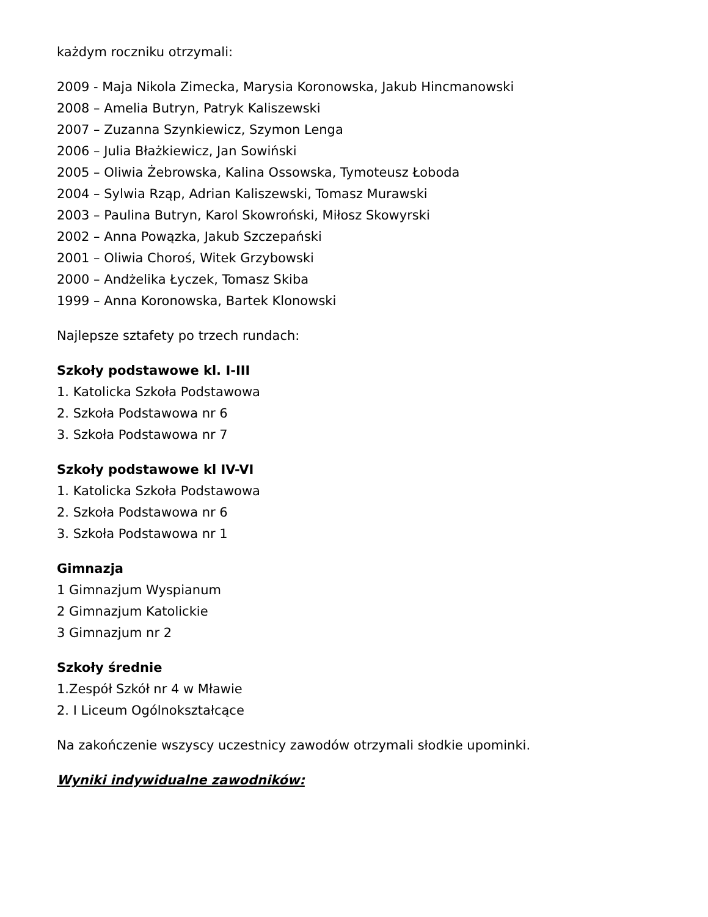każdym roczniku otrzymali:
2009 - Maja Nikola Zimecka, Marysia Koronowska, Jakub Hincmanowski
2008 – Amelia Butryn, Patryk Kaliszewski
2007 – Zuzanna Szynkiewicz, Szymon Lenga
2006 – Julia Błażkiewicz, Jan Sowiński
2005 – Oliwia Żebrowska, Kalina Ossowska, Tymoteusz Łoboda
2004 – Sylwia Rząp, Adrian Kaliszewski, Tomasz Murawski
2003 – Paulina Butryn, Karol Skowroński, Miłosz Skowyrski
2002 – Anna Powązka, Jakub Szczepański
2001 – Oliwia Choroś, Witek Grzybowski
2000 – Andżelika Łyczek, Tomasz Skiba
1999 – Anna Koronowska, Bartek Klonowski
Najlepsze sztafety po trzech rundach:
Szkoły podstawowe kl. I-III
1. Katolicka Szkoła Podstawowa
2. Szkoła Podstawowa nr 6
3. Szkoła Podstawowa nr 7
Szkoły podstawowe kl IV-VI
1. Katolicka Szkoła Podstawowa
2. Szkoła Podstawowa nr 6
3. Szkoła Podstawowa nr 1
Gimnazja
1 Gimnazjum Wyspianum
2 Gimnazjum Katolickie
3 Gimnazjum nr 2
Szkoły średnie
1.Zespół Szkół nr 4 w Mławie
2. I Liceum Ogólnokształcące
Na zakończenie wszyscy uczestnicy zawodów otrzymali słodkie upominki.
Wyniki indywidualne zawodników: